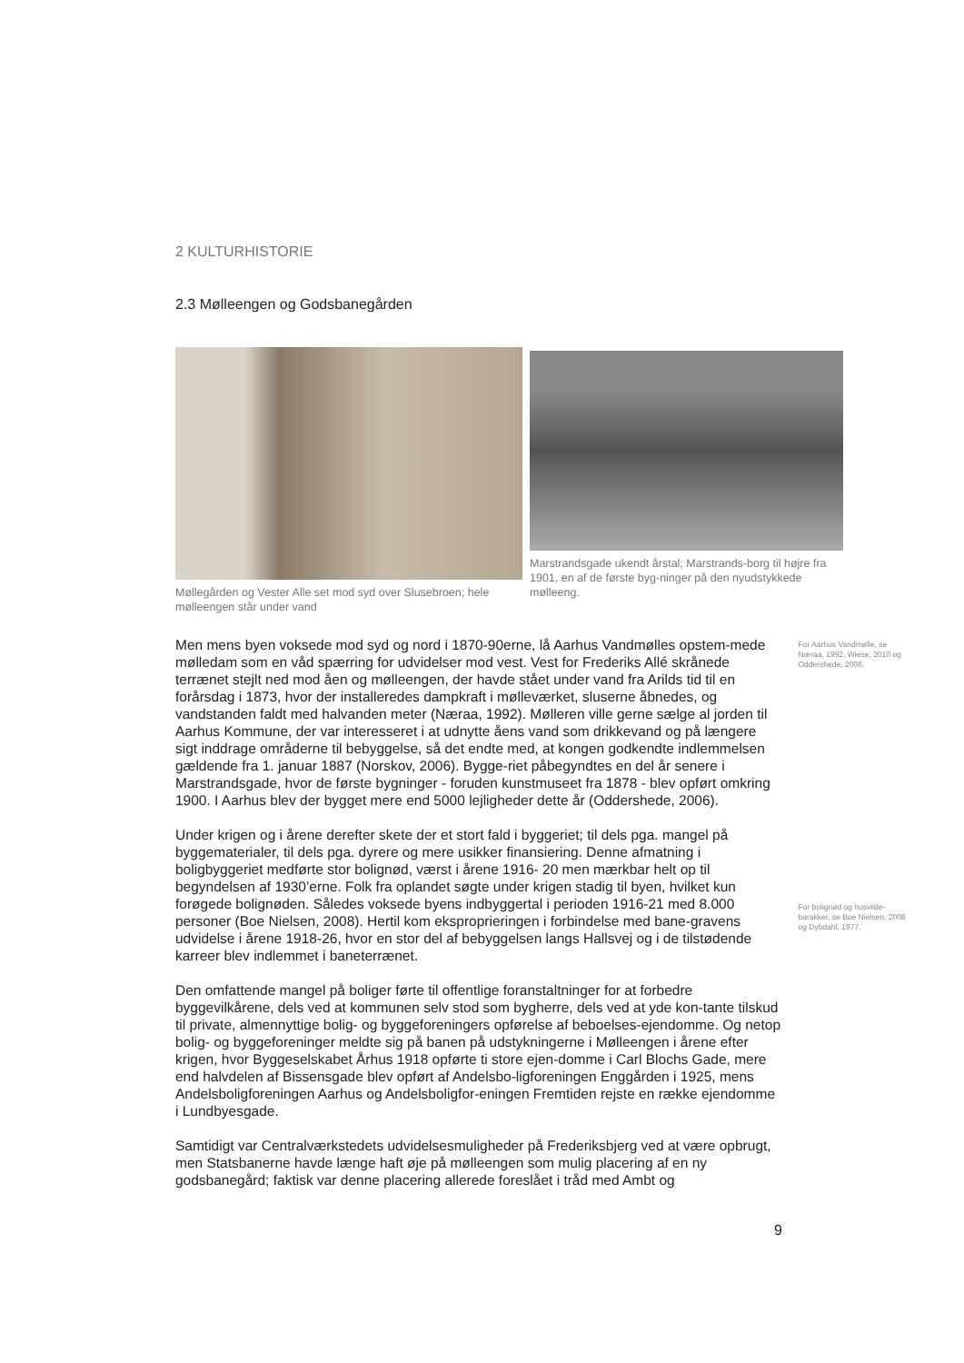2 KULTURHISTORIE
2.3 Mølleengen og Godsbanegården
Møllegården og Vester Alle set mod syd over Slusebroen; hele mølleengen står under vand
Marstrandsgade ukendt årstal; Marstrands-borg til højre fra 1901, en af de første byg-ninger på den nyudstykkede mølleeng.
Men mens byen voksede mod syd og nord i 1870-90erne, lå Aarhus Vandmølles opstem-mede mølledam som en våd spærring for udvidelser mod vest. Vest for Frederiks Allé skrånede terrænet stejlt ned mod åen og mølleengen, der havde stået under vand fra Arilds tid til en forårsdag i 1873, hvor der installeredes dampkraft i mølleværket, sluserne åbnedes, og vandstanden faldt med halvanden meter (Næraa, 1992). Mølleren ville gerne sælge al jorden til Aarhus Kommune, der var interesseret i at udnytte åens vand som drikkevand og på længere sigt inddrage områderne til bebyggelse, så det endte med, at kongen godkendte indlemmelsen gældende fra 1. januar 1887 (Norskov, 2006). Bygge-riet påbegyndtes en del år senere i Marstrandsgade, hvor de første bygninger - foruden kunstmuseet fra 1878 - blev opført omkring 1900. I Aarhus blev der bygget mere end 5000 lejligheder dette år (Oddershede, 2006).
Under krigen og i årene derefter skete der et stort fald i byggeriet; til dels pga. mangel på byggematerialer, til dels pga. dyrere og mere usikker finansiering. Denne afmatning i boligbyggeriet medførte stor bolignød, værst i årene 1916- 20 men mærkbar helt op til begyndelsen af 1930’erne. Folk fra oplandet søgte under krigen stadig til byen, hvilket kun forøgede bolignøden. Således voksede byens indbyggertal i perioden 1916-21 med 8.000 personer (Boe Nielsen, 2008). Hertil kom eksproprieringen i forbindelse med bane-gravens udvidelse i årene 1918-26, hvor en stor del af bebyggelsen langs Hallsvej og i de tilstødende karreer blev indlemmet i baneterrænet.
Den omfattende mangel på boliger førte til offentlige foranstaltninger for at forbedre byggevilkårene, dels ved at kommunen selv stod som bygherre, dels ved at yde kon-tante tilskud til private, almennyttige bolig- og byggeforeningers opførelse af beboelses-ejendomme. Og netop bolig- og byggeforeninger meldte sig på banen på udstykningerne i Mølleengen i årene efter krigen, hvor Byggeselskabet Århus 1918 opførte ti store ejen-domme i Carl Blochs Gade, mere end halvdelen af Bissensgade blev opført af Andelsbo-ligforeningen Enggården i 1925, mens Andelsboligforeningen Aarhus og Andelsboligfor-eningen Fremtiden rejste en række ejendomme i Lundbyesgade.
Samtidigt var Centralværkstedets udvidelsesmuligheder på Frederiksbjerg ved at være opbrugt, men Statsbanerne havde længe haft øje på mølleengen som mulig placering af en ny godsbanegård; faktisk var denne placering allerede foreslået i tråd med Ambt og
For Aarhus Vandmølle, se Næraa, 1992, Wiese, 2010 og Oddershede, 2006.
For bolignød og husvilde-barakker, se Boe Nielsen, 2008 og Dybdahl, 1977.
9